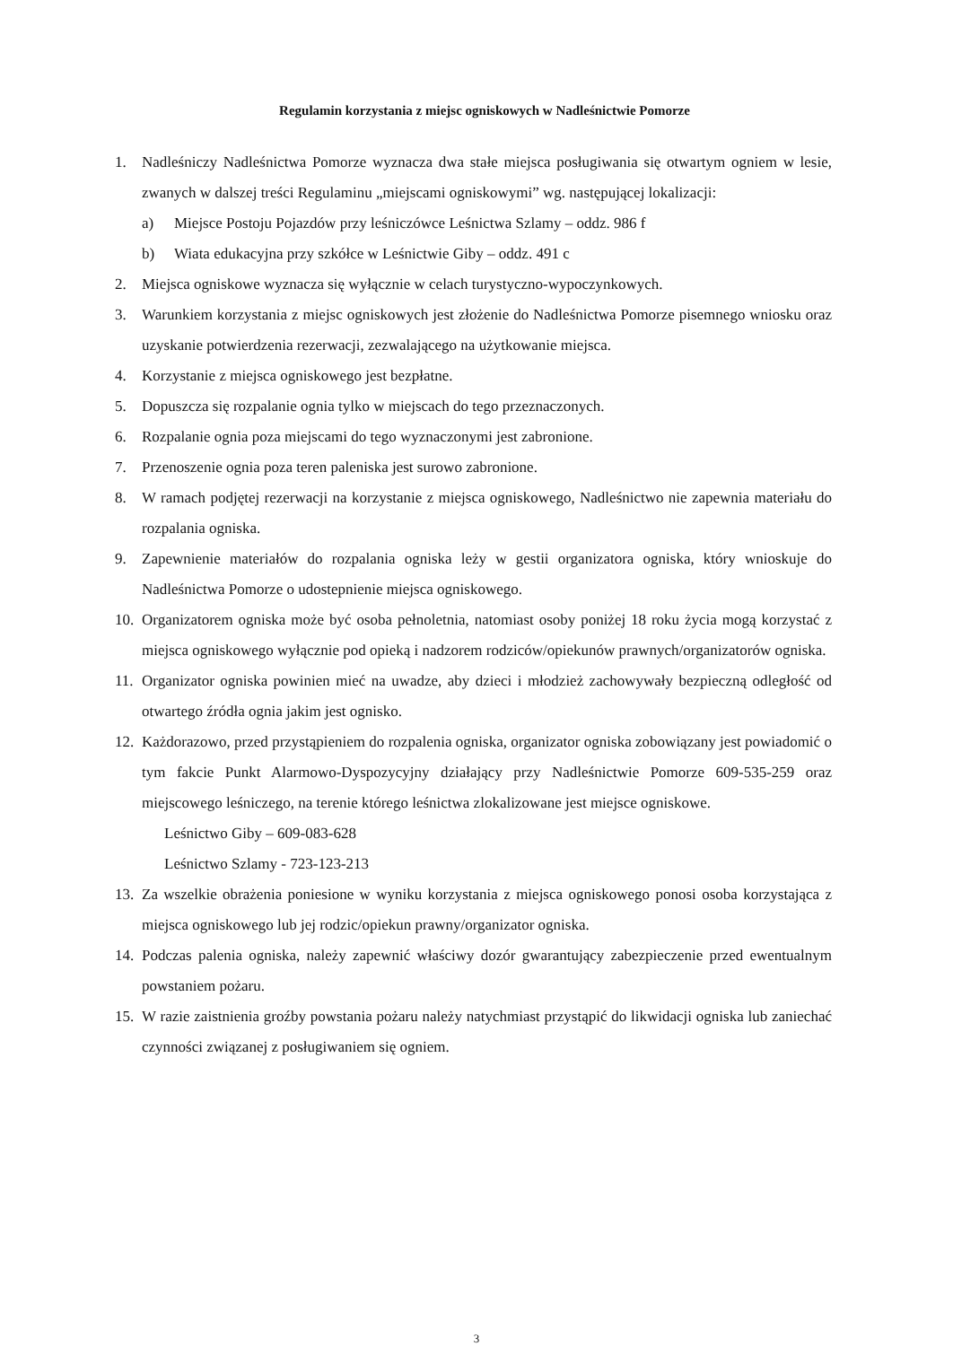Regulamin korzystania z miejsc ogniskowych w Nadleśnictwie Pomorze
1. Nadleśniczy Nadleśnictwa Pomorze wyznacza dwa stałe miejsca posługiwania się otwartym ogniem w lesie, zwanych w dalszej treści Regulaminu „miejscami ogniskowymi” wg. następującej lokalizacji:
a) Miejsce Postoju Pojazdów przy leśniczówce Leśnictwa Szlamy – oddz. 986 f
b) Wiata edukacyjna przy szkółce w Leśnictwie Giby – oddz. 491 c
2. Miejsca ogniskowe wyznacza się wyłącznie w celach turystyczno-wypoczynkowych.
3. Warunkiem korzystania z miejsc ogniskowych jest złożenie do Nadleśnictwa Pomorze pisemnego wniosku oraz uzyskanie potwierdzenia rezerwacji, zezwalającego na użytkowanie miejsca.
4. Korzystanie z miejsca ogniskowego jest bezpłatne.
5. Dopuszcza się rozpalanie ognia tylko w miejscach do tego przeznaczonych.
6. Rozpalanie ognia poza miejscami do tego wyznaczonymi jest zabronione.
7. Przenoszenie ognia poza teren paleniska jest surowo zabronione.
8. W ramach podjętej rezerwacji na korzystanie z miejsca ogniskowego, Nadleśnictwo nie zapewnia materiału do rozpalania ogniska.
9. Zapewnienie materiałów do rozpalania ogniska leży w gestii organizatora ogniska, który wnioskuje do Nadleśnictwa Pomorze o udostepnienie miejsca ogniskowego.
10.
Organizatorem ogniska może być osoba pełnoletnia, natomiast osoby poniżej 18 roku życia mogą korzystać z miejsca ogniskowego wyłącznie pod opieką i nadzorem rodziców/opiekunów prawnych/organizatorów ogniska.
11.
Organizator ogniska powinien mieć na uwadze, aby dzieci i młodzież zachowywały bezpieczną odległość od otwartego źródła ognia jakim jest ognisko.
12.
Każdorazowo, przed przystąpieniem do rozpalenia ogniska, organizator ogniska zobowiązany jest powiadomić o tym fakcie Punkt Alarmowo-Dyspozycyjny działający przy Nadleśnictwie Pomorze 609-535-259 oraz miejscowego leśniczego, na terenie którego leśnictwa zlokalizowane jest miejsce ogniskowe.
Leśnictwo Giby – 609-083-628
Leśnictwo Szlamy - 723-123-213
13.
Za wszelkie obrażenia poniesione w wyniku korzystania z miejsca ogniskowego ponosi osoba korzystająca z miejsca ogniskowego lub jej rodzic/opiekun prawny/organizator ogniska.
14.
Podczas palenia ogniska, należy zapewnić właściwy dozór gwarantujący zabezpieczenie przed ewentualnym powstaniem pożaru.
15.
W razie zaistnienia groźby powstania pożaru należy natychmiast przystąpić do likwidacji ogniska lub zaniechać czynności związanej z posługiwaniem się ogniem.
3